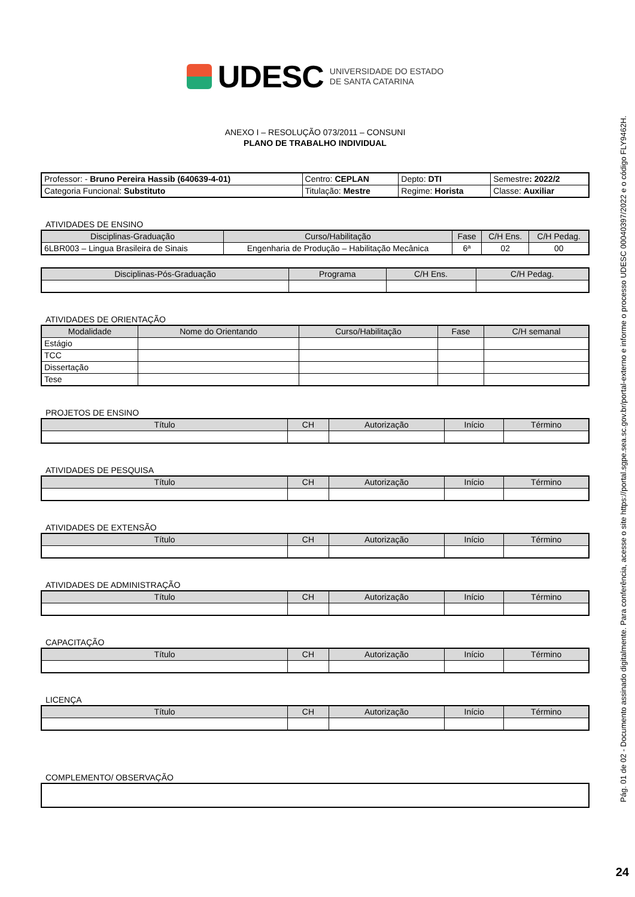UDESC UNIVERSIDADE DO ESTADO
DE SANTA CATARINA
ANEXO I – RESOLUÇÃO 073/2011 – CONSUNI
PLANO DE TRABALHO INDIVIDUAL
| Professor: - Bruno Pereira Hassib (640639-4-01) | Centro: CEPLAN | Depto: DTI | Semestre : 2022/2 |
| Categoria Funcional: Substituto | Titulação: Mestre | Regime: Horista | Classe: Auxiliar |
ATIVIDADES DE ENSINO
| Disciplinas-Graduação | Curso/Habilitação | Fase | C/H Ens. | C/H Pedag. |
| --- | --- | --- | --- | --- |
| 6LBR003 – Lingua Brasileira de Sinais | Engenharia de Produção – Habilitação Mecânica | 6ª | 02 | 00 |
| Disciplinas-Pós-Graduação | Programa | C/H Ens. | C/H Pedag. |
| --- | --- | --- | --- |
ATIVIDADES DE ORIENTAÇÃO
| Modalidade | Nome do Orientando | Curso/Habilitação | Fase | C/H semanal |
| --- | --- | --- | --- | --- |
| Estágio | | | | |
| TCC | | | | |
| Dissertação | | | | |
| Tese | | | | |
PROJETOS DE ENSINO
| Título | CH | Autorização | Início | Término |
| --- | --- | --- | --- | --- |
ATIVIDADES DE PESQUISA
| Título | CH | Autorização | Início | Término |
| --- | --- | --- | --- | --- |
ATIVIDADES DE EXTENSÃO
| Título | CH | Autorização | Início | Término |
| --- | --- | --- | --- | --- |
ATIVIDADES DE ADMINISTRAÇÃO
| Título | CH | Autorização | Início | Término |
| --- | --- | --- | --- | --- |
CAPACITAÇÃO
| Título | CH | Autorização | Início | Término |
| --- | --- | --- | --- | --- |
LICENÇA
| Título | CH | Autorização | Início | Término |
| --- | --- | --- | --- | --- |
COMPLEMENTO/ OBSERVAÇÃO
Pág. 01 de 02 - Documento assinado digitalmente. Para conferência, acesse o site https://portal.sgpe.sea.sc.gov.br/portal-externo e informe o processo UDESC 00040397/2022 e o código FLY9462H.
24